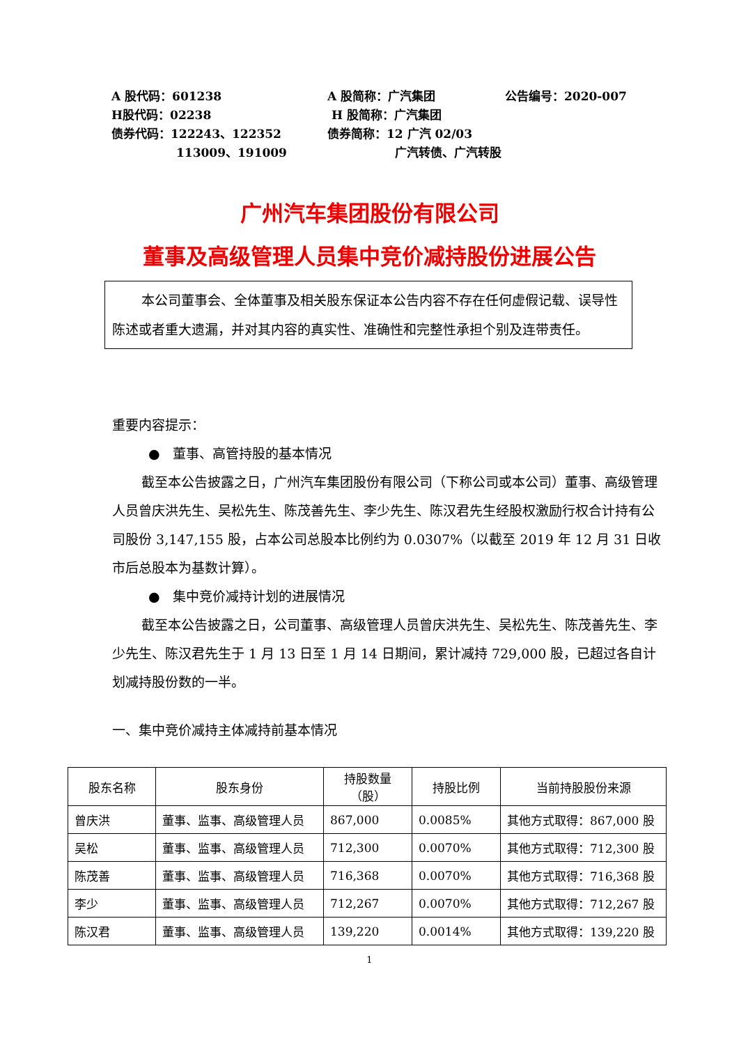A 股代码：601238 A 股简称：广汽集团 公告编号：2020-007
H股代码：02238 H 股简称：广汽集团
债券代码：122243、122352 债券简称：12 广汽 02/03
113009、191009 广汽转债、广汽转股
广州汽车集团股份有限公司
董事及高级管理人员集中竞价减持股份进展公告
本公司董事会、全体董事及相关股东保证本公告内容不存在任何虚假记载、误导性陈述或者重大遗漏，并对其内容的真实性、准确性和完整性承担个别及连带责任。
重要内容提示：
● 董事、高管持股的基本情况
截至本公告披露之日，广州汽车集团股份有限公司（下称公司或本公司）董事、高级管理人员曾庆洪先生、吴松先生、陈茂善先生、李少先生、陈汉君先生经股权激励行权合计持有公司股份 3,147,155 股，占本公司总股本比例约为 0.0307%（以截至 2019 年 12 月 31 日收市后总股本为基数计算）。
● 集中竞价减持计划的进展情况
截至本公告披露之日，公司董事、高级管理人员曾庆洪先生、吴松先生、陈茂善先生、李少先生、陈汉君先生于 1 月 13 日至 1 月 14 日期间，累计减持 729,000 股，已超过各自计划减持股份数的一半。
一、集中竞价减持主体减持前基本情况
| 股东名称 | 股东身份 | 持股数量 （股） | 持股比例 | 当前持股股份来源 |
| --- | --- | --- | --- | --- |
| 曾庆洪 | 董事、监事、高级管理人员 | 867,000 | 0.0085% | 其他方式取得：867,000 股 |
| 吴松 | 董事、监事、高级管理人员 | 712,300 | 0.0070% | 其他方式取得：712,300 股 |
| 陈茂善 | 董事、监事、高级管理人员 | 716,368 | 0.0070% | 其他方式取得：716,368 股 |
| 李少 | 董事、监事、高级管理人员 | 712,267 | 0.0070% | 其他方式取得：712,267 股 |
| 陈汉君 | 董事、监事、高级管理人员 | 139,220 | 0.0014% | 其他方式取得：139,220 股 |
1